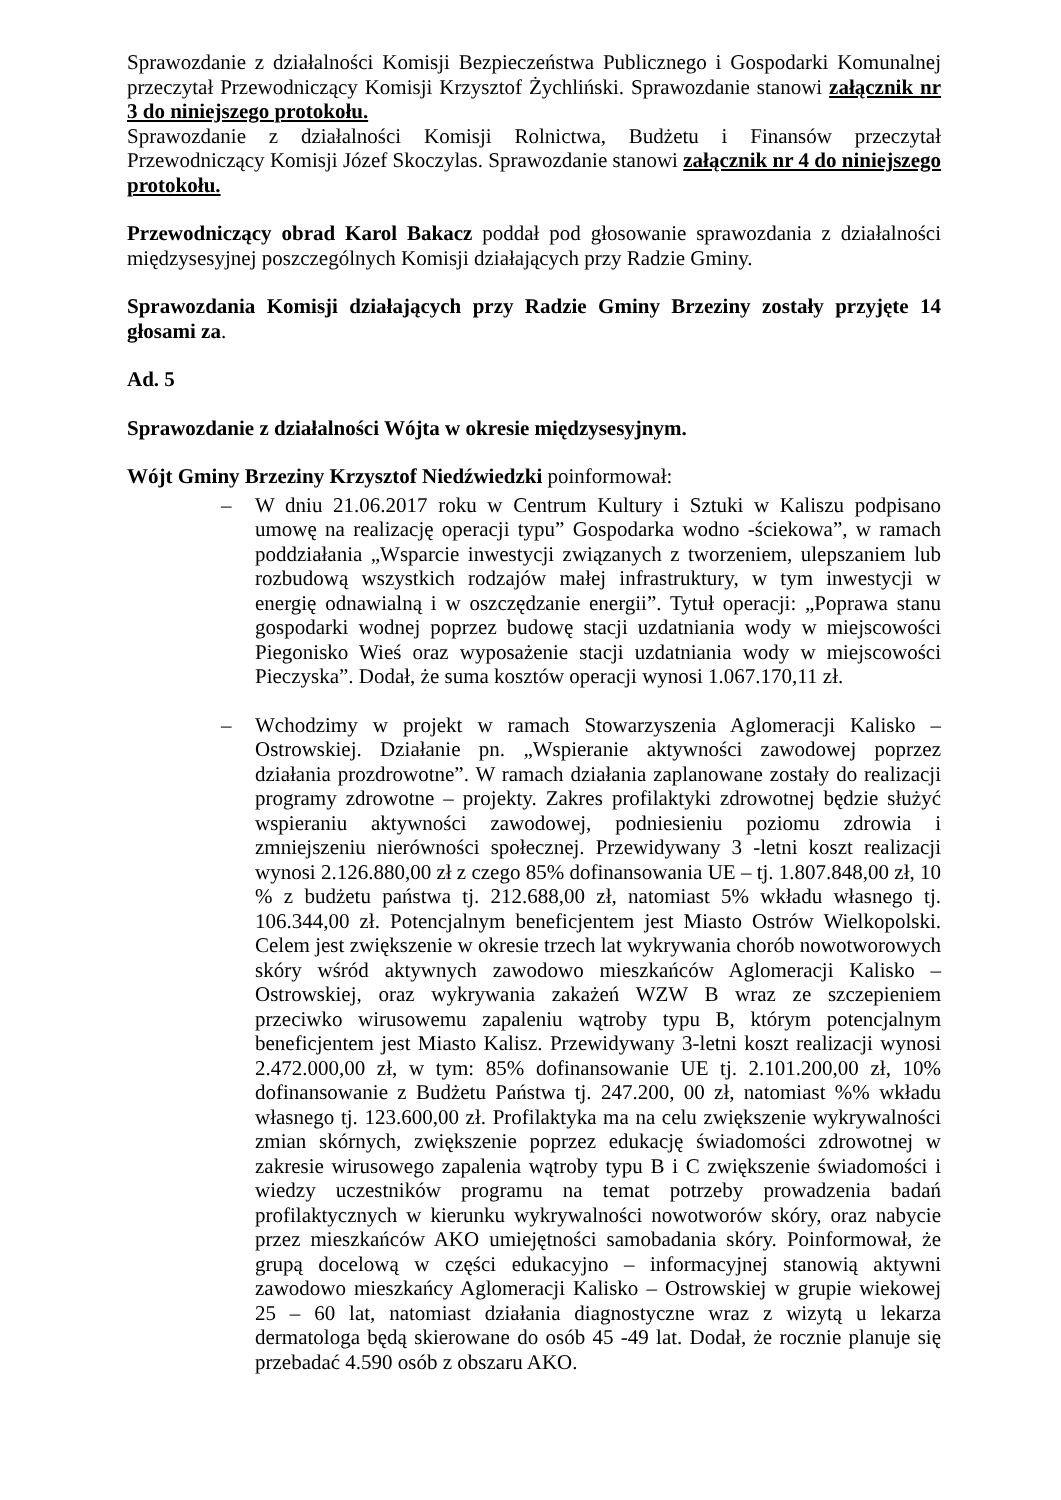Sprawozdanie z działalności Komisji Bezpieczeństwa Publicznego i Gospodarki Komunalnej przeczytał Przewodniczący Komisji Krzysztof Żychliński. Sprawozdanie stanowi załącznik nr 3 do niniejszego protokołu.
Sprawozdanie z działalności Komisji Rolnictwa, Budżetu i Finansów przeczytał Przewodniczący Komisji Józef Skoczylas. Sprawozdanie stanowi załącznik nr 4 do niniejszego protokołu.
Przewodniczący obrad Karol Bakacz poddał pod głosowanie sprawozdania z działalności międzysesyjnej poszczególnych Komisji działających przy Radzie Gminy.
Sprawozdania Komisji działających przy Radzie Gminy Brzeziny zostały przyjęte 14 głosami za.
Ad. 5
Sprawozdanie z działalności Wójta w okresie międzysesyjnym.
Wójt Gminy Brzeziny Krzysztof Niedźwiedzki poinformował:
– W dniu 21.06.2017 roku w Centrum Kultury i Sztuki w Kaliszu podpisano umowę na realizację operacji typu” Gospodarka wodno -ściekowa”, w ramach poddziałania „Wsparcie inwestycji związanych z tworzeniem, ulepszaniem lub rozbudową wszystkich rodzajów małej infrastruktury, w tym inwestycji w energię odnawialną i w oszczędzanie energii”. Tytuł operacji: „Poprawa stanu gospodarki wodnej poprzez budowę stacji uzdatniania wody w miejscowości Piegonisko Wieś oraz wyposażenie stacji uzdatniania wody w miejscowości Pieczyska”. Dodał, że suma kosztów operacji wynosi 1.067.170,11 zł.
– Wchodzimy w projekt w ramach Stowarzyszenia Aglomeracji Kalisko – Ostrowskiej. Działanie pn. „Wspieranie aktywności zawodowej poprzez działania prozdrowotne”. W ramach działania zaplanowane zostały do realizacji programy zdrowotne – projekty. Zakres profilaktyki zdrowotnej będzie służyć wspieraniu aktywności zawodowej, podniesieniu poziomu zdrowia i zmniejszeniu nierówności społecznej. Przewidywany 3 -letni koszt realizacji wynosi 2.126.880,00 zł z czego 85% dofinansowania UE – tj. 1.807.848,00 zł, 10 % z budżetu państwa tj. 212.688,00 zł, natomiast 5% wkładu własnego tj. 106.344,00 zł. Potencjalnym beneficjentem jest Miasto Ostrów Wielkopolski. Celem jest zwiększenie w okresie trzech lat wykrywania chorób nowotworowych skóry wśród aktywnych zawodowo mieszkańców Aglomeracji Kalisko – Ostrowskiej, oraz wykrywania zakażeń WZW B wraz ze szczepieniem przeciwko wirusowemu zapaleniu wątroby typu B, którym potencjalnym beneficjentem jest Miasto Kalisz. Przewidywany 3-letni koszt realizacji wynosi 2.472.000,00 zł, w tym: 85% dofinansowanie UE tj. 2.101.200,00 zł, 10% dofinansowanie z Budżetu Państwa tj. 247.200, 00 zł, natomiast %% wkładu własnego tj. 123.600,00 zł. Profilaktyka ma na celu zwiększenie wykrywalności zmian skórnych, zwiększenie poprzez edukację świadomości zdrowotnej w zakresie wirusowego zapalenia wątroby typu B i C zwiększenie świadomości i wiedzy uczestników programu na temat potrzeby prowadzenia badań profilaktycznych w kierunku wykrywalności nowotworów skóry, oraz nabycie przez mieszkańców AKO umiejętności samobadania skóry. Poinformował, że grupą docelową w części edukacyjno – informacyjnej stanowią aktywni zawodowo mieszkańcy Aglomeracji Kalisko – Ostrowskiej w grupie wiekowej 25 – 60 lat, natomiast działania diagnostyczne wraz z wizytą u lekarza dermatologa będą skierowane do osób 45 -49 lat. Dodał, że rocznie planuje się przebadać 4.590 osób z obszaru AKO.